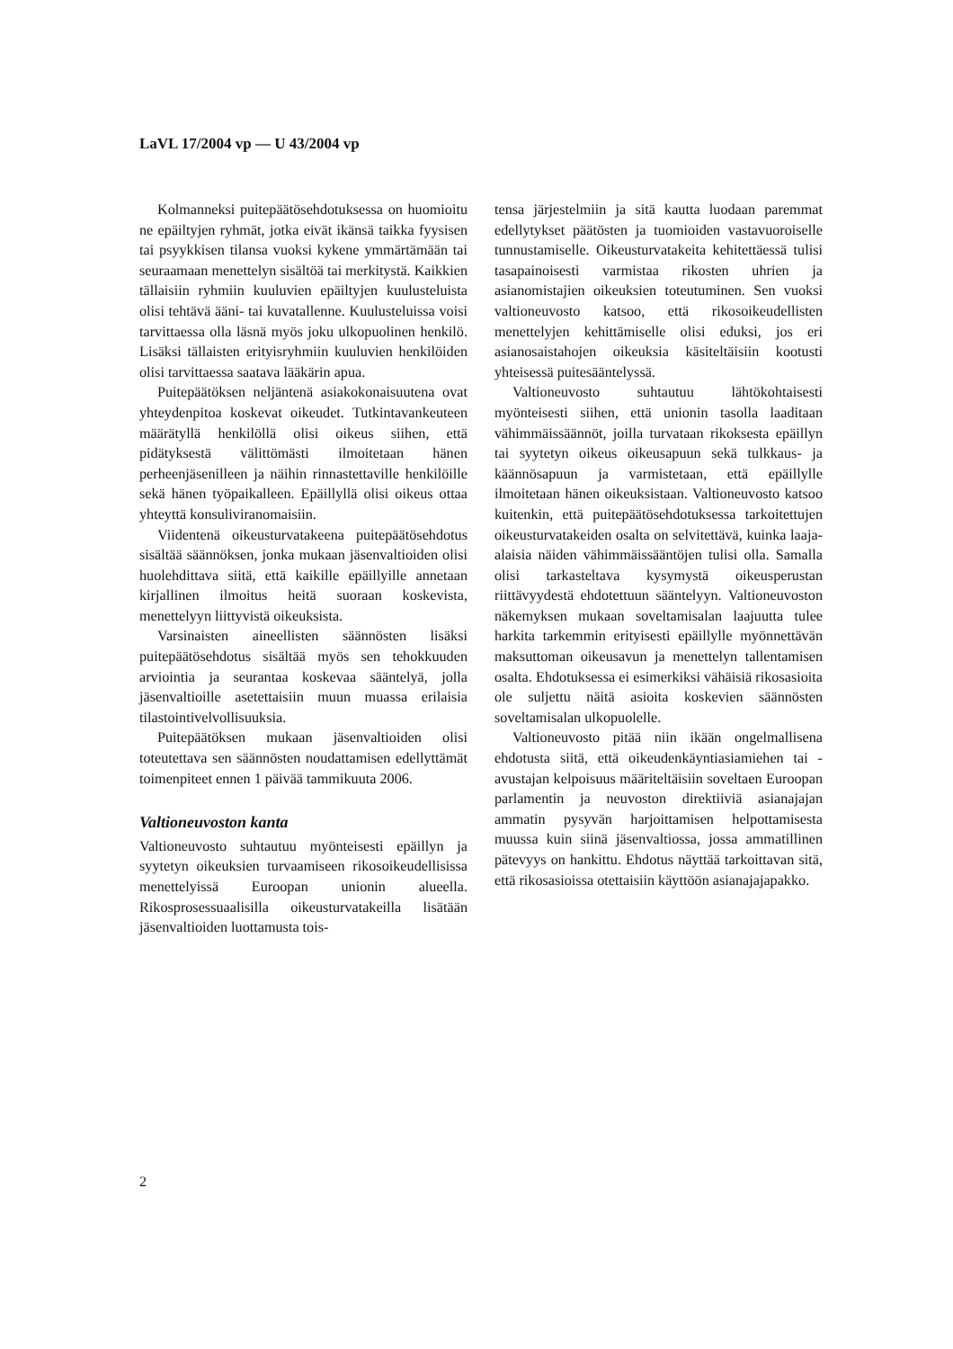LaVL 17/2004 vp — U 43/2004 vp
Kolmanneksi puitepäätösehdotuksessa on huomioitu ne epäiltyjen ryhmät, jotka eivät ikänsä taikka fyysisen tai psyykkisen tilansa vuoksi kykene ymmärtämään tai seuraamaan menettelyn sisältöä tai merkitystä. Kaikkien tällaisiin ryhmiin kuuluvien epäiltyjen kuulusteluista olisi tehtävä ääni- tai kuvatallenne. Kuulusteluissa voisi tarvittaessa olla läsnä myös joku ulkopuolinen henkilö. Lisäksi tällaisten erityisryhmiin kuuluvien henkilöiden olisi tarvittaessa saatava lääkärin apua.
Puitepäätöksen neljäntenä asiakokonaisuutena ovat yhteydenpitoa koskevat oikeudet. Tutkintavankeuteen määrätyllä henkilöllä olisi oikeus siihen, että pidätyksestä välittömästi ilmoitetaan hänen perheenjäsenilleen ja näihin rinnastettaville henkilöille sekä hänen työpaikalleen. Epäillyllä olisi oikeus ottaa yhteyttä konsuliviranomaisiin.
Viidentenä oikeusturvatakeena puitepäätösehdotus sisältää säännöksen, jonka mukaan jäsenvaltioiden olisi huolehdittava siitä, että kaikille epäillyille annetaan kirjallinen ilmoitus heitä suoraan koskevista, menettelyyn liittyvistä oikeuksista.
Varsinaisten aineellisten säännösten lisäksi puitepäätösehdotus sisältää myös sen tehokkuuden arviointia ja seurantaa koskevaa sääntelyä, jolla jäsenvaltioille asetettaisiin muun muassa erilaisia tilastointivelvollisuuksia.
Puitepäätöksen mukaan jäsenvaltioiden olisi toteutettava sen säännösten noudattamisen edellyttämät toimenpiteet ennen 1 päivää tammikuuta 2006.
Valtioneuvoston kanta
Valtioneuvosto suhtautuu myönteisesti epäillyn ja syytetyn oikeuksien turvaamiseen rikosoikeudellisissa menettelyissä Euroopan unionin alueella. Rikosprosessuaalisilla oikeusturvatakeilla lisätään jäsenvaltioiden luottamusta tois-
tensa järjestelmiin ja sitä kautta luodaan paremmat edellytykset päätösten ja tuomioiden vastavuoroiselle tunnustamiselle. Oikeusturvatakeita kehitettäessä tulisi tasapainoisesti varmistaa rikosten uhrien ja asianomistajien oikeuksien toteutuminen. Sen vuoksi valtioneuvosto katsoo, että rikosoikeudellisten menettelyjen kehittämiselle olisi eduksi, jos eri asianosaistahojen oikeuksia käsiteltäisiin kootusti yhteisessä puitesääntelyssä.
Valtioneuvosto suhtautuu lähtökohtaisesti myönteisesti siihen, että unionin tasolla laaditaan vähimmäissäännöt, joilla turvataan rikoksesta epäillyn tai syytetyn oikeus oikeusapuun sekä tulkkaus- ja käännösapuun ja varmistetaan, että epäillylle ilmoitetaan hänen oikeuksistaan. Valtioneuvosto katsoo kuitenkin, että puitepäätösehdotuksessa tarkoitettujen oikeusturvatakeiden osalta on selvitettävä, kuinka laaja-alaisia näiden vähimmäissääntöjen tulisi olla. Samalla olisi tarkasteltava kysymystä oikeusperustan riittävyydestä ehdotettuun sääntelyyn. Valtioneuvoston näkemyksen mukaan soveltamisalan laajuutta tulee harkita tarkemmin erityisesti epäillylle myönnettävän maksuttoman oikeusavun ja menettelyn tallentamisen osalta. Ehdotuksessa ei esimerkiksi vähäisiä rikosasioita ole suljettu näitä asioita koskevien säännösten soveltamisalan ulkopuolelle.
Valtioneuvosto pitää niin ikään ongelmallisena ehdotusta siitä, että oikeudenkäyntiasiamiehen tai -avustajan kelpoisuus määriteltäisiin soveltaen Euroopan parlamentin ja neuvoston direktiiviä asianajajan ammatin pysyvän harjoittamisen helpottamisesta muussa kuin siinä jäsenvaltiossa, jossa ammatillinen pätevyys on hankittu. Ehdotus näyttää tarkoittavan sitä, että rikosasioissa otettaisiin käyttöön asianajajapakko.
2